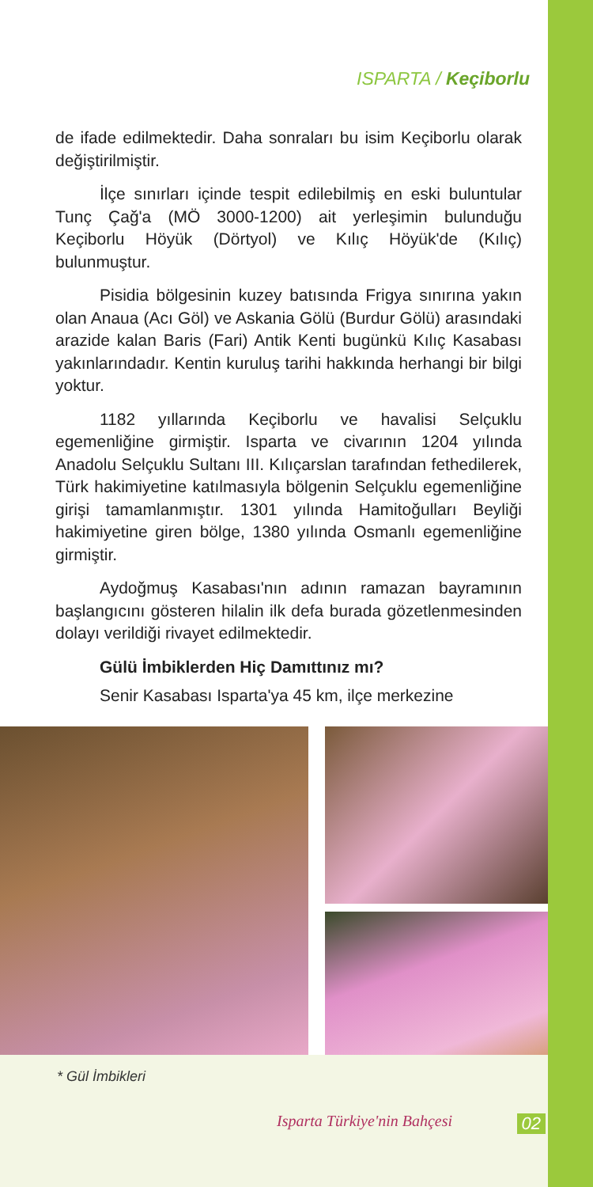ISPARTA / Keçiborlu
de ifade edilmektedir. Daha sonraları bu isim Keçiborlu olarak değiştirilmiştir.
İlçe sınırları içinde tespit edilebilmiş en eski buluntular Tunç Çağ'a (MÖ 3000-1200) ait yerleşimin bulunduğu Keçiborlu Höyük (Dörtyol) ve Kılıç Höyük'de (Kılıç) bulunmuştur.
Pisidia bölgesinin kuzey batısında Frigya sınırına yakın olan Anaua (Acı Göl) ve Askania Gölü (Burdur Gölü) arasındaki arazide kalan Baris (Fari) Antik Kenti bugünkü Kılıç Kasabası yakınlarındadır. Kentin kuruluş tarihi hakkında herhangi bir bilgi yoktur.
1182 yıllarında Keçiborlu ve havalisi Selçuklu egemenliğine girmiştir. Isparta ve civarının 1204 yılında Anadolu Selçuklu Sultanı III. Kılıçarslan tarafından fethedilerek, Türk hakimiyetine katılmasıyla bölgenin Selçuklu egemenliğine girişi tamamlanmıştır. 1301 yılında Hamitoğulları Beyliği hakimiyetine giren bölge, 1380 yılında Osmanlı egemenliğine girmiştir.
Aydoğmuş Kasabası'nın adının ramazan bayramının başlangıcını gösteren hilalin ilk defa burada gözetlenmesinden dolayı verildiği rivayet edilmektedir.
Gülü İmbiklerden Hiç Damıttınız mı?
Senir Kasabası Isparta'ya 45 km, ilçe merkezine
* Gül İmbikleri
Isparta Türkiye'nin Bahçesi 02